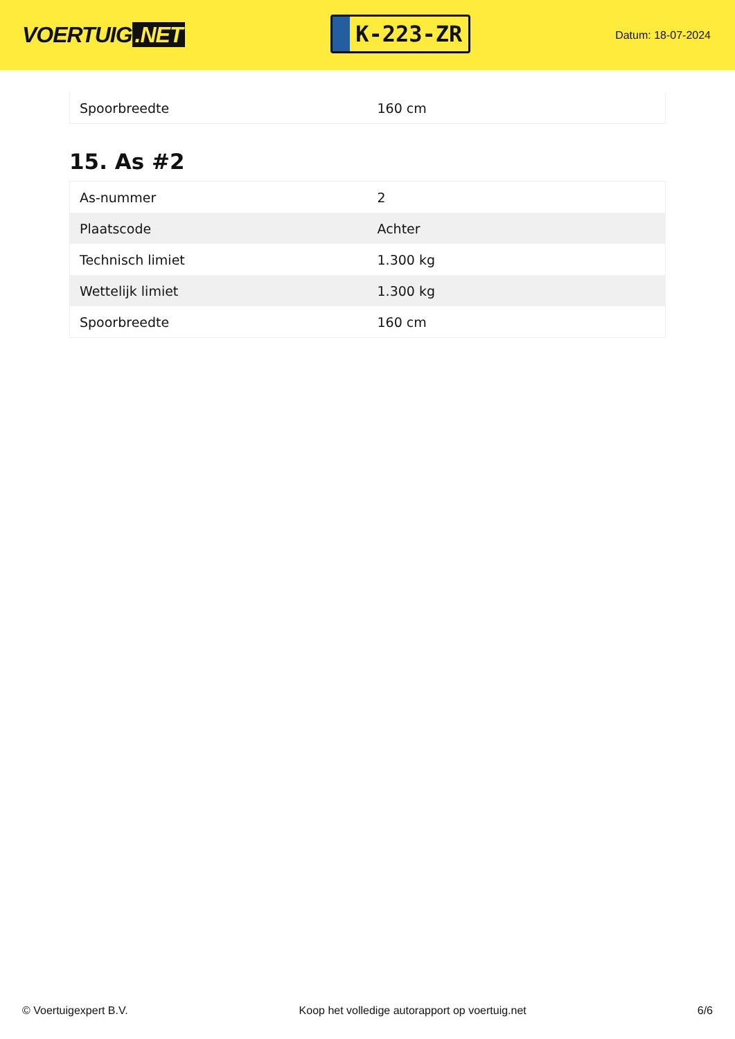VOERTUIG.NET
K-223-ZR
Datum: 18-07-2024
| Spoorbreedte | 160 cm |
15. As #2
| As-nummer | 2 |
| Plaatscode | Achter |
| Technisch limiet | 1.300 kg |
| Wettelijk limiet | 1.300 kg |
| Spoorbreedte | 160 cm |
© Voertuigexpert B.V. Koop het volledige autorapport op voertuig.net 6/6